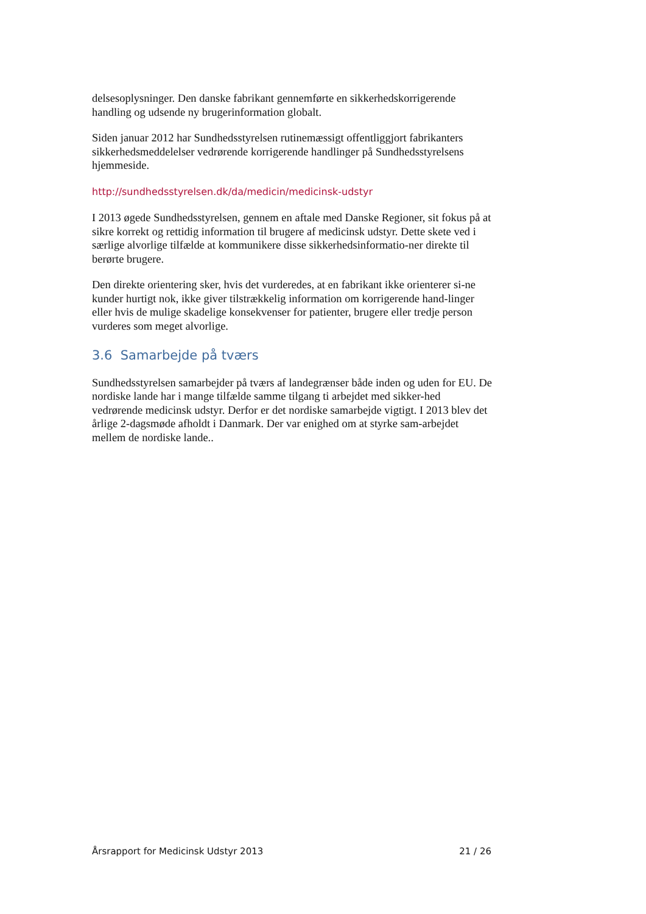delsesoplysninger. Den danske fabrikant gennemførte en sikkerhedskorrigerende handling og udsende ny brugerinformation globalt.
Siden januar 2012 har Sundhedsstyrelsen rutinemæssigt offentliggjort fabrikanters sikkerhedsmeddelelser vedrørende korrigerende handlinger på Sundhedsstyrelsens hjemmeside.
http://sundhedsstyrelsen.dk/da/medicin/medicinsk-udstyr
I 2013 øgede Sundhedsstyrelsen, gennem en aftale med Danske Regioner, sit fokus på at sikre korrekt og rettidig information til brugere af medicinsk udstyr. Dette skete ved i særlige alvorlige tilfælde at kommunikere disse sikkerhedsinformatio-ner direkte til berørte brugere.
Den direkte orientering sker, hvis det vurderedes, at en fabrikant ikke orienterer si-ne kunder hurtigt nok, ikke giver tilstrækkelig information om korrigerende hand-linger eller hvis de mulige skadelige konsekvenser for patienter, brugere eller tredje person vurderes som meget alvorlige.
3.6 Samarbejde på tværs
Sundhedsstyrelsen samarbejder på tværs af landegrænser både inden og uden for EU. De nordiske lande har i mange tilfælde samme tilgang ti arbejdet med sikker-hed vedrørende medicinsk udstyr. Derfor er det nordiske samarbejde vigtigt. I 2013 blev det årlige 2-dagsmøde afholdt i Danmark. Der var enighed om at styrke sam-arbejdet mellem de nordiske lande..
Årsrapport for Medicinsk Udstyr 2013 21 / 26